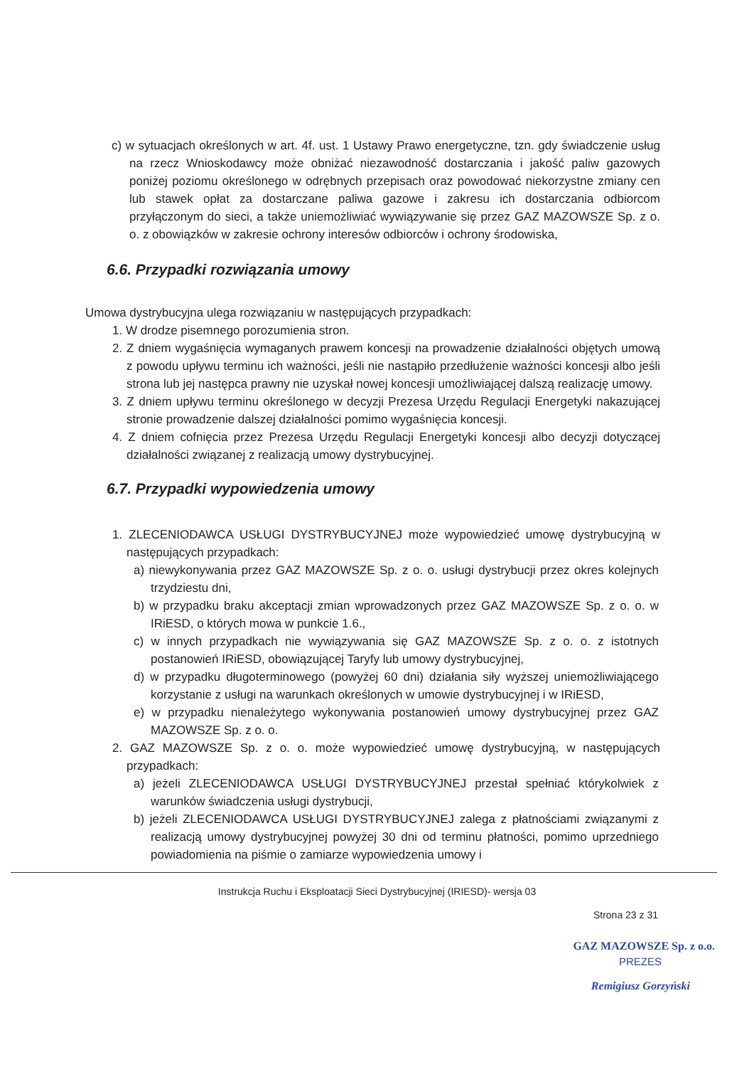c) w sytuacjach określonych w art. 4f. ust. 1 Ustawy Prawo energetyczne, tzn. gdy świadczenie usług na rzecz Wnioskodawcy może obniżać niezawodność dostarczania i jakość paliw gazowych poniżej poziomu określonego w odrębnych przepisach oraz powodować niekorzystne zmiany cen lub stawek opłat za dostarczane paliwa gazowe i zakresu ich dostarczania odbiorcom przyłączonym do sieci, a także uniemożliwiać wywiązywanie się przez GAZ MAZOWSZE Sp. z o. o. z obowiązków w zakresie ochrony interesów odbiorców i ochrony środowiska,
6.6. Przypadki rozwiązania umowy
Umowa dystrybucyjna ulega rozwiązaniu w następujących przypadkach:
1. W drodze pisemnego porozumienia stron.
2. Z dniem wygaśnięcia wymaganych prawem koncesji na prowadzenie działalności objętych umową z powodu upływu terminu ich ważności, jeśli nie nastąpiło przedłużenie ważności koncesji albo jeśli strona lub jej następca prawny nie uzyskał nowej koncesji umożliwiającej dalszą realizację umowy.
3. Z dniem upływu terminu określonego w decyzji Prezesa Urzędu Regulacji Energetyki nakazującej stronie prowadzenie dalszej działalności pomimo wygaśnięcia koncesji.
4. Z dniem cofnięcia przez Prezesa Urzędu Regulacji Energetyki koncesji albo decyzji dotyczącej działalności związanej z realizacją umowy dystrybucyjnej.
6.7. Przypadki wypowiedzenia umowy
1. ZLECENIODAWCA USŁUGI DYSTRYBUCYJNEJ może wypowiedzieć umowę dystrybucyjną w następujących przypadkach:
a) niewykonywania przez GAZ MAZOWSZE Sp. z o. o. usługi dystrybucji przez okres kolejnych trzydziestu dni,
b) w przypadku braku akceptacji zmian wprowadzonych przez GAZ MAZOWSZE Sp. z o. o. w IRiESD, o których mowa w punkcie 1.6.,
c) w innych przypadkach nie wywiązywania się GAZ MAZOWSZE Sp. z o. o. z istotnych postanowień IRiESD, obowiązującej Taryfy lub umowy dystrybucyjnej,
d) w przypadku długoterminowego (powyżej 60 dni) działania siły wyższej uniemożliwiającego korzystanie z usługi na warunkach określonych w umowie dystrybucyjnej i w IRiESD,
e) w przypadku nienależytego wykonywania postanowień umowy dystrybucyjnej przez GAZ MAZOWSZE Sp. z o. o.
2. GAZ MAZOWSZE Sp. z o. o. może wypowiedzieć umowę dystrybucyjną, w następujących przypadkach:
a) jeżeli ZLECENIODAWCA USŁUGI DYSTRYBUCYJNEJ przestał spełniać którykolwiek z warunków świadczenia usługi dystrybucji,
b) jeżeli ZLECENIODAWCA USŁUGI DYSTRYBUCYJNEJ zalega z płatnościami związanymi z realizacją umowy dystrybucyjnej powyżej 30 dni od terminu płatności, pomimo uprzedniego powiadomienia na piśmie o zamiarze wypowiedzenia umowy i
Instrukcja Ruchu i Eksploatacji Sieci Dystrybucyjnej (IRIESD)- wersja 03
Strona 23 z 31
GAZ MAZOWSZE Sp. z o.o.
PREZES
Remigiusz Gorzyński